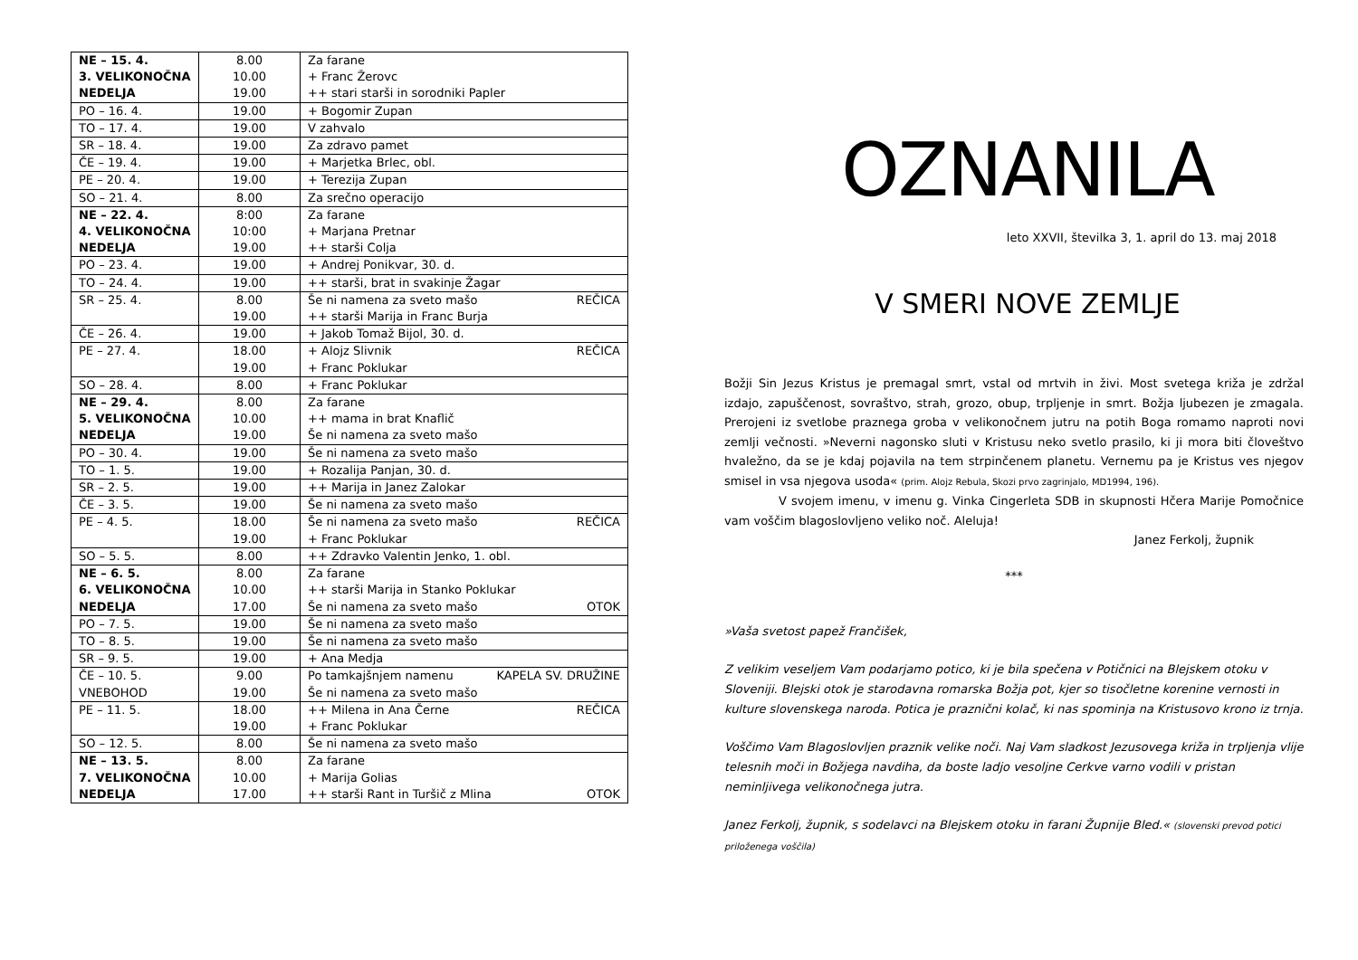| NE – 15. 4. 3. VELIKONOČNA NEDELJA | 8.00 10.00 19.00 | Za farane + Franc Žerovc ++ stari starši in sorodniki Papler |
| PO – 16. 4. | 19.00 | + Bogomir Zupan |
| TO – 17. 4. | 19.00 | V zahvalo |
| SR – 18. 4. | 19.00 | Za zdravo pamet |
| ČE – 19. 4. | 19.00 | + Marjetka Brlec, obl. |
| PE – 20. 4. | 19.00 | + Terezija Zupan |
| SO – 21. 4. | 8.00 | Za srečno operacijo |
| NE – 22. 4. 4. VELIKONOČNA NEDELJA | 8:00 10:00 19.00 | Za farane + Marjana Pretnar ++ starši Colja |
| PO – 23. 4. | 19.00 | + Andrej Ponikvar, 30. d. |
| TO – 24. 4. | 19.00 | ++ starši, brat in svakinje Žagar |
| SR – 25. 4. | 8.00 19.00 | Še ni namena za sveto mašo REČICA ++ starši Marija in Franc Burja |
| ČE – 26. 4. | 19.00 | + Jakob Tomaž Bijol, 30. d. |
| PE – 27. 4. | 18.00 19.00 | + Alojz Slivnik REČICA + Franc Poklukar |
| SO – 28. 4. | 8.00 | + Franc Poklukar |
| NE – 29. 4. 5. VELIKONOČNA NEDELJA | 8.00 10.00 19.00 | Za farane ++ mama in brat Knaflič Še ni namena za sveto mašo |
| PO – 30. 4. | 19.00 | Še ni namena za sveto mašo |
| TO – 1. 5. | 19.00 | + Rozalija Panjan, 30. d. |
| SR – 2. 5. | 19.00 | ++ Marija in Janez Zalokar |
| ČE – 3. 5. | 19.00 | Še ni namena za sveto mašo |
| PE – 4. 5. | 18.00 19.00 | Še ni namena za sveto mašo REČICA + Franc Poklukar |
| SO – 5. 5. | 8.00 | ++ Zdravko Valentin Jenko, 1. obl. |
| NE – 6. 5. 6. VELIKONOČNA NEDELJA | 8.00 10.00 17.00 | Za farane ++ starši Marija in Stanko Poklukar Še ni namena za sveto mašo OTOK |
| PO – 7. 5. | 19.00 | Še ni namena za sveto mašo |
| TO – 8. 5. | 19.00 | Še ni namena za sveto mašo |
| SR – 9. 5. | 19.00 | + Ana Medja |
| ČE – 10. 5. VNEBOHOD | 9.00 19.00 | Po tamkajšnjem namenu KAPELA SV. DRUŽINE Še ni namena za sveto mašo |
| PE – 11. 5. | 18.00 19.00 | ++ Milena in Ana Černe REČICA + Franc Poklukar |
| SO – 12. 5. | 8.00 | Še ni namena za sveto mašo |
| NE – 13. 5. 7. VELIKONOČNA NEDELJA | 8.00 10.00 17.00 | Za farane + Marija Golias ++ starši Rant in Turšič z Mlina OTOK |
OZNANILA
leto XXVII, številka 3, 1. april do 13. maj 2018
V SMERI NOVE ZEMLJE
Božji Sin Jezus Kristus je premagal smrt, vstal od mrtvih in živi. Most svetega križa je zdržal izdajo, zapuščenost, sovraštvo, strah, grozo, obup, trpljenje in smrt. Božja ljubezen je zmagala. Prerojeni iz svetlobe praznega groba v velikonočnem jutru na potih Boga romamo naproti novi zemlji večnosti. »Neverni nagonsko sluti v Kristusu neko svetlo prasilo, ki ji mora biti človeštvo hvaležno, da se je kdaj pojavila na tem strpinčenem planetu. Vernemu pa je Kristus ves njegov smisel in vsa njegova usoda« (prim. Alojz Rebula, Skozi prvo zagrinjalo, MD1994, 196).
V svojem imenu, v imenu g. Vinka Cingerleta SDB in skupnosti Hčera Marije Pomočnice vam voščim blagoslovljeno veliko noč. Aleluja!
Janez Ferkolj, župnik
***
»Vaša svetost papež Frančišek,
Z velikim veseljem Vam podarjamo potico, ki je bila spečena v Potičnici na Blejskem otoku v Sloveniji. Blejski otok je starodavna romarska Božja pot, kjer so tisočletne korenine vernosti in kulture slovenskega naroda. Potica je praznični kolač, ki nas spominja na Kristusovo krono iz trnja.
Voščimo Vam Blagoslovljen praznik velike noči. Naj Vam sladkost Jezusovega križa in trpljenja vlije telesnih moči in Božjega navdiha, da boste ladjo vesoljne Cerkve varno vodili v pristan neminljivega velikonočnega jutra.
Janez Ferkolj, župnik, s sodelavci na Blejskem otoku in farani Župnije Bled.« (slovenski prevod potici priloženega voščila)